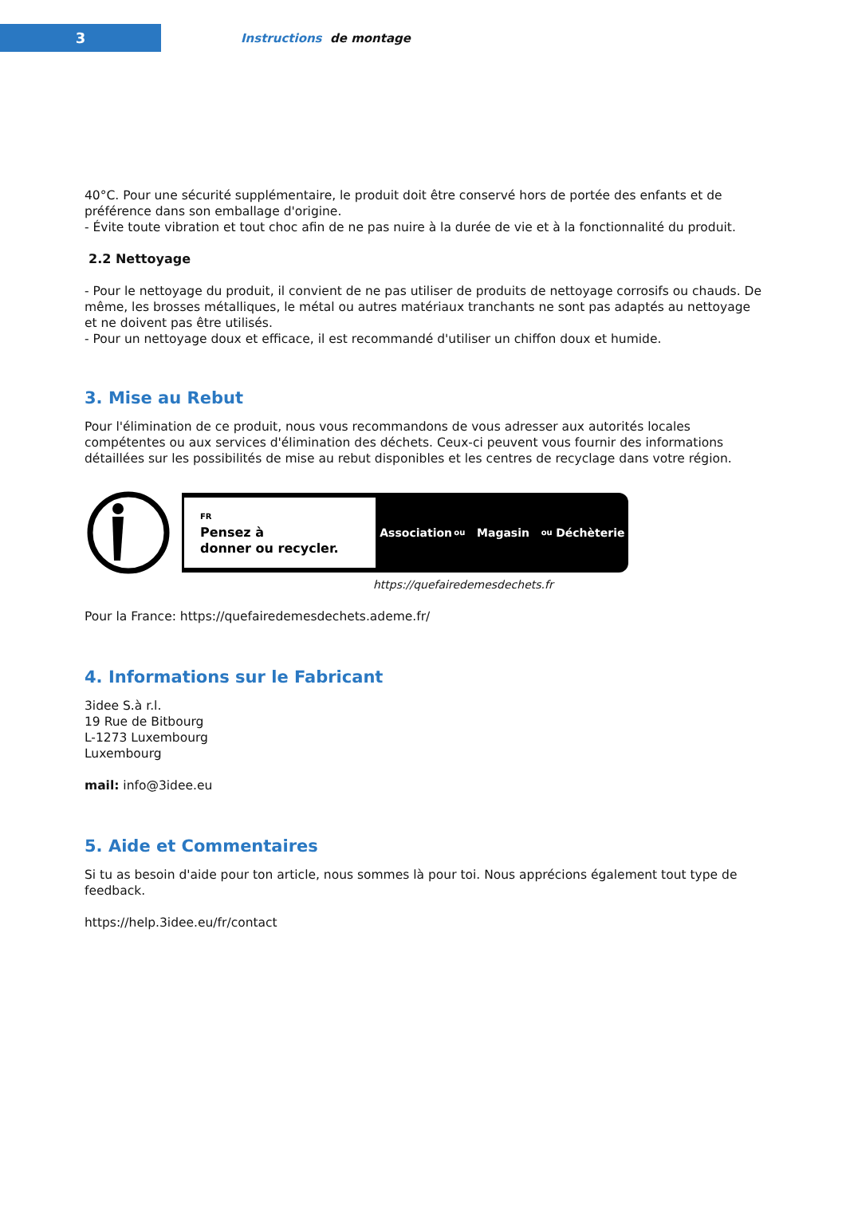3
Instructions de montage
40°C. Pour une sécurité supplémentaire, le produit doit être conservé hors de portée des enfants et de préférence dans son emballage d'origine.
- Évite toute vibration et tout choc afin de ne pas nuire à la durée de vie et à la fonctionnalité du produit.
2.2 Nettoyage
- Pour le nettoyage du produit, il convient de ne pas utiliser de produits de nettoyage corrosifs ou chauds. De même, les brosses métalliques, le métal ou autres matériaux tranchants ne sont pas adaptés au nettoyage et ne doivent pas être utilisés.
- Pour un nettoyage doux et efficace, il est recommandé d'utiliser un chiffon doux et humide.
3. Mise au Rebut
Pour l'élimination de ce produit, nous vous recommandons de vous adresser aux autorités locales compétentes ou aux services d'élimination des déchets. Ceux-ci peuvent vous fournir des informations détaillées sur les possibilités de mise au rebut disponibles et les centres de recyclage dans votre région.
FR
Pensez à
donner ou recycler.
Association
ou
Magasin
ou
Déchèterie
https://quefairedemesdechets.fr
Pour la France: https://quefairedemesdechets.ademe.fr/
4. Informations sur le Fabricant
3idee S.à r.l.
19 Rue de Bitbourg
L-1273 Luxembourg
Luxembourg
mail: info@3idee.eu
5. Aide et Commentaires
Si tu as besoin d'aide pour ton article, nous sommes là pour toi. Nous apprécions également tout type de feedback.
https://help.3idee.eu/fr/contact